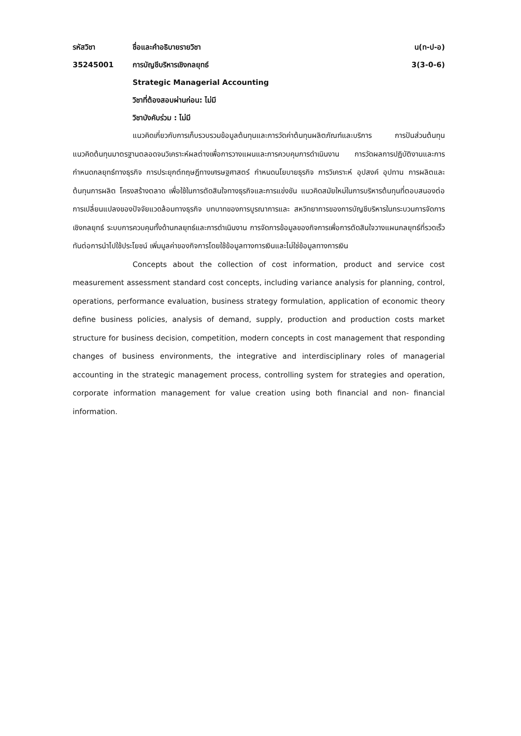รหัสวิชา ชื่อและคำอธิบายรายวิชา น(ท-ป-อ)
35245001 การบัญชีบริหารเชิงกลยุทธ์ 3(3-0-6)
Strategic Managerial Accounting
วิชาที่ต้องสอบผ่านก่อน: ไม่มี
วิชาบังคับร่วม : ไม่มี
แนวคิดเกี่ยวกับการเก็บรวบรวมข้อมูลต้นทุนและการวัดค่าต้นทุนผลิตภัณฑ์และบริการ การปันส่วนต้นทุน แนวคิดต้นทุนมาตรฐานตลอดจนวิเคราะห์ผลต่างเพื่อการวางแผนและการควบคุมการดำเนินงาน การวัดผลการปฏิบัติงานและการกำหนดกลยุทธ์ทางธุรกิจ การประยุกต์ทฤษฎีทางเศรษฐศาสตร์ กำหนดนโยบายธุรกิจ การวิเคราะห์ อุปสงค์ อุปทาน การผลิตและต้นทุนการผลิต โครงสร้างตลาด เพื่อใช้ในการตัดสินใจทางธุรกิจและการแข่งขัน แนวคิดสมัยใหม่ในการบริหารต้นทุนที่ตอบสนองต่อการเปลี่ยนแปลงของปัจจัยแวดล้อมทางธุรกิจ บทบาทของการบูรณาการและ สหวิทยาการของการบัญชีบริหารในกระบวนการจัดการเชิงกลยุทธ์ ระบบการควบคุมทั้งด้านกลยุทธ์และการดำเนินงาน การจัดการข้อมูลของกิจการเพื่อการตัดสินใจวางแผนกลยุทธ์ที่รวดเร็วทันต่อการนำไปใช้ประโยชน์ เพิ่มมูลค่าของกิจการโดยใช้ข้อมูลทางการเงินและไม่ใช่ข้อมูลทางการเงิน
Concepts about the collection of cost information, product and service cost measurement assessment standard cost concepts, including variance analysis for planning, control, operations, performance evaluation, business strategy formulation, application of economic theory define business policies, analysis of demand, supply, production and production costs market structure for business decision, competition, modern concepts in cost management that responding changes of business environments, the integrative and interdisciplinary roles of managerial accounting in the strategic management process, controlling system for strategies and operation, corporate information management for value creation using both financial and non- financial information.